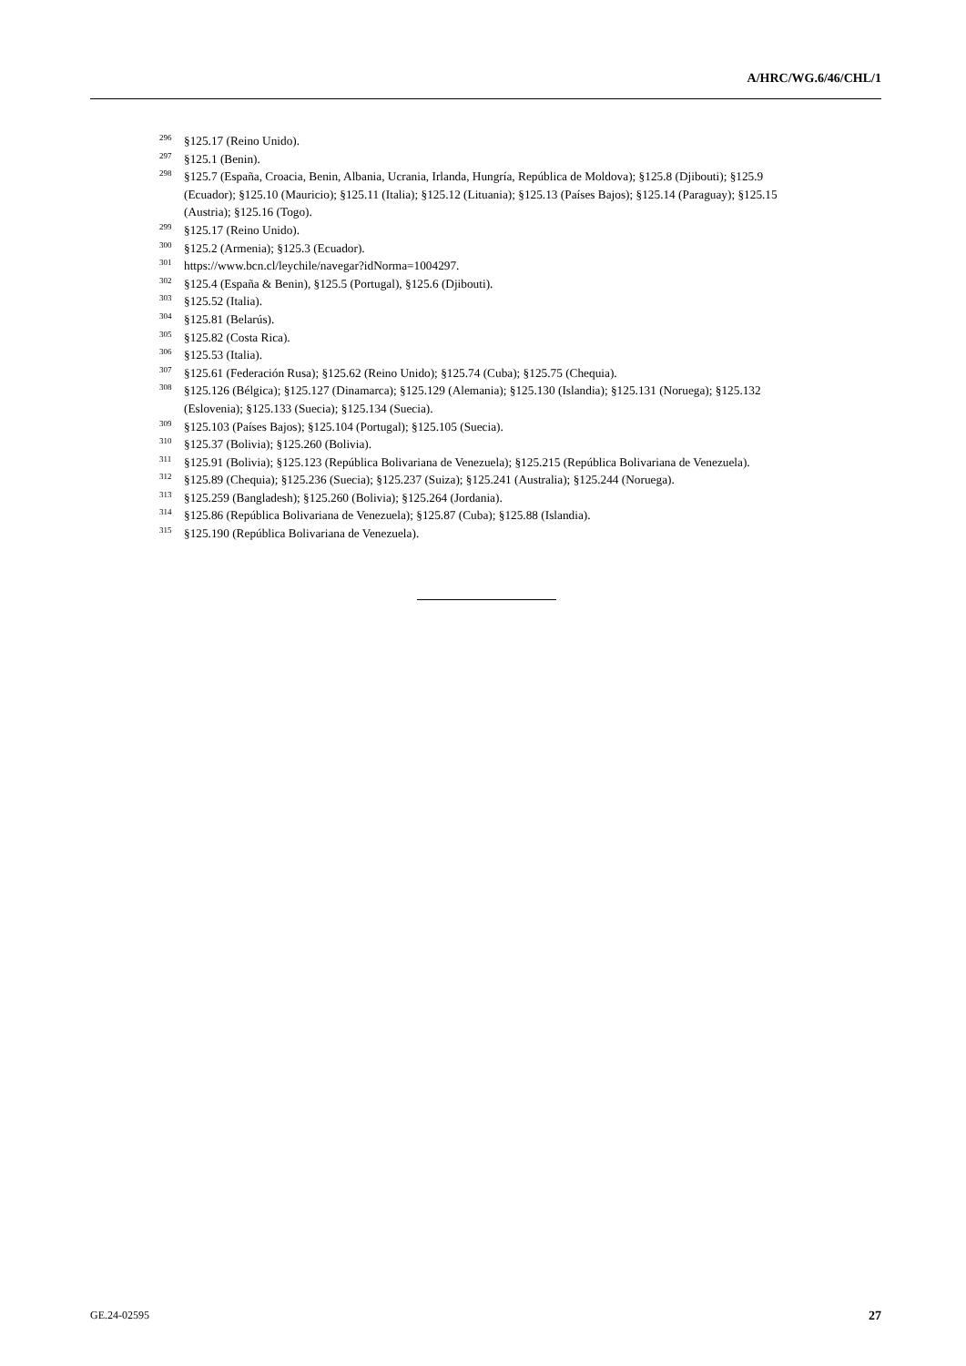A/HRC/WG.6/46/CHL/1
<sup>296</sup> §125.17 (Reino Unido).
<sup>297</sup> §125.1 (Benin).
<sup>298</sup> §125.7 (España, Croacia, Benin, Albania, Ucrania, Irlanda, Hungría, República de Moldova); §125.8 (Djibouti); §125.9 (Ecuador); §125.10 (Mauricio); §125.11 (Italia); §125.12 (Lituania); §125.13 (Países Bajos); §125.14 (Paraguay); §125.15 (Austria); §125.16 (Togo).
<sup>299</sup> §125.17 (Reino Unido).
<sup>300</sup> §125.2 (Armenia); §125.3 (Ecuador).
<sup>301</sup> https://www.bcn.cl/leychile/navegar?idNorma=1004297.
<sup>302</sup> §125.4 (España & Benin), §125.5 (Portugal), §125.6 (Djibouti).
<sup>303</sup> §125.52 (Italia).
<sup>304</sup> §125.81 (Belarús).
<sup>305</sup> §125.82 (Costa Rica).
<sup>306</sup> §125.53 (Italia).
<sup>307</sup> §125.61 (Federación Rusa); §125.62 (Reino Unido); §125.74 (Cuba); §125.75 (Chequia).
<sup>308</sup> §125.126 (Bélgica); §125.127 (Dinamarca); §125.129 (Alemania); §125.130 (Islandia); §125.131 (Noruega); §125.132 (Eslovenia); §125.133 (Suecia); §125.134 (Suecia).
<sup>309</sup> §125.103 (Países Bajos); §125.104 (Portugal); §125.105 (Suecia).
<sup>310</sup> §125.37 (Bolivia); §125.260 (Bolivia).
<sup>311</sup> §125.91 (Bolivia); §125.123 (República Bolivariana de Venezuela); §125.215 (República Bolivariana de Venezuela).
<sup>312</sup> §125.89 (Chequia); §125.236 (Suecia); §125.237 (Suiza); §125.241 (Australia); §125.244 (Noruega).
<sup>313</sup> §125.259 (Bangladesh); §125.260 (Bolivia); §125.264 (Jordania).
<sup>314</sup> §125.86 (República Bolivariana de Venezuela); §125.87 (Cuba); §125.88 (Islandia).
<sup>315</sup> §125.190 (República Bolivariana de Venezuela).
GE.24-02595 27